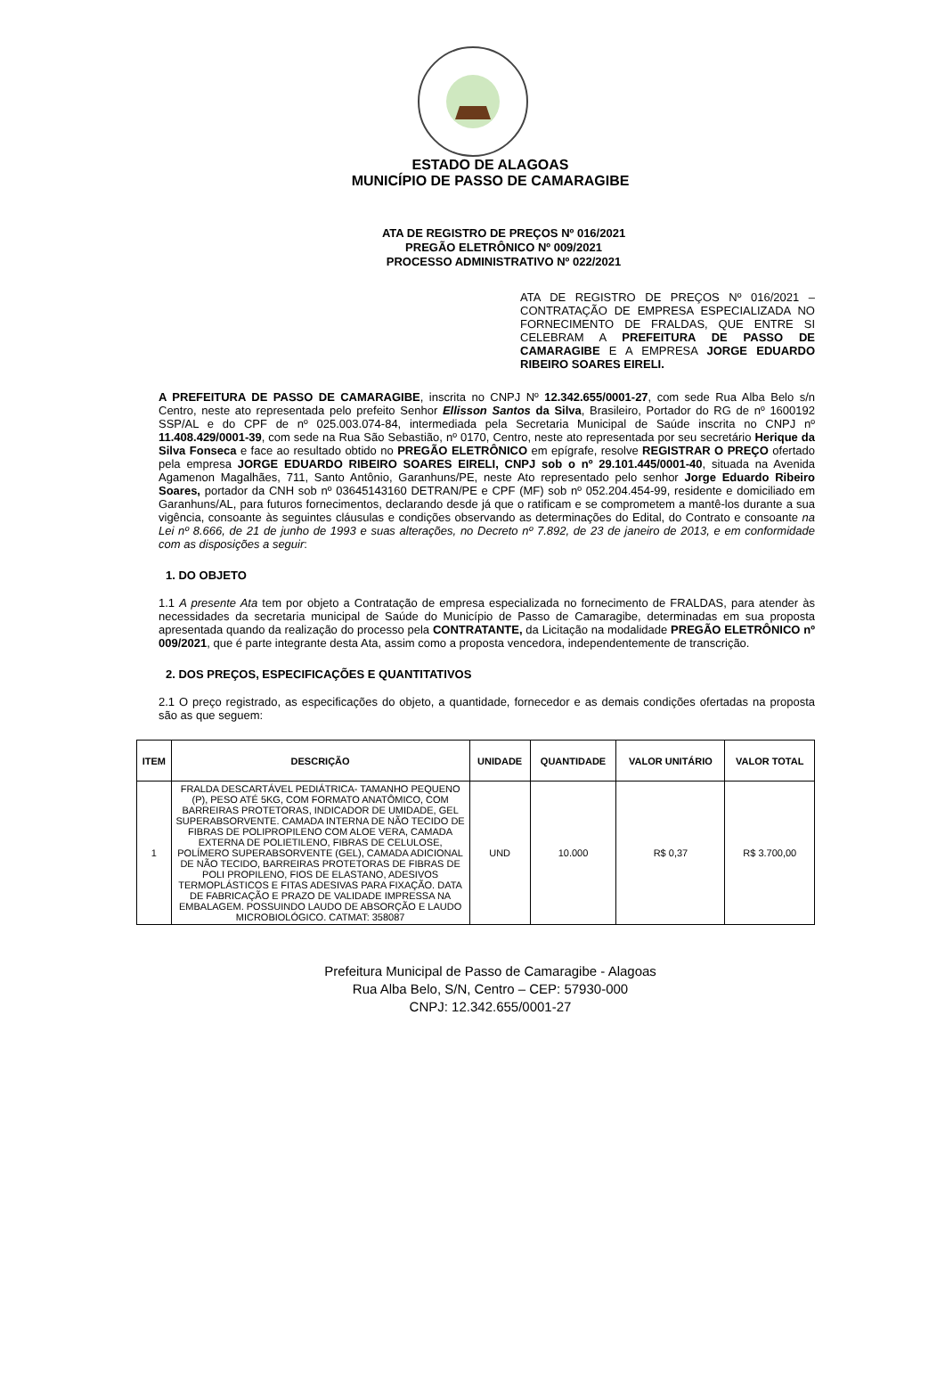ESTADO DE ALAGOAS
MUNICÍPIO DE PASSO DE CAMARAGIBE
ATA DE REGISTRO DE PREÇOS Nº 016/2021
PREGÃO ELETRÔNICO Nº 009/2021
PROCESSO ADMINISTRATIVO Nº 022/2021
ATA DE REGISTRO DE PREÇOS Nº 016/2021 – CONTRATAÇÃO DE EMPRESA ESPECIALIZADA NO FORNECIMENTO DE FRALDAS, QUE ENTRE SI CELEBRAM A PREFEITURA DE PASSO DE CAMARAGIBE E A EMPRESA JORGE EDUARDO RIBEIRO SOARES EIRELI.
A PREFEITURA DE PASSO DE CAMARAGIBE, inscrita no CNPJ Nº 12.342.655/0001-27, com sede Rua Alba Belo s/n Centro, neste ato representada pelo prefeito Senhor Ellisson Santos da Silva, Brasileiro, Portador do RG de nº 1600192 SSP/AL e do CPF de nº 025.003.074-84, intermediada pela Secretaria Municipal de Saúde inscrita no CNPJ nº 11.408.429/0001-39, com sede na Rua São Sebastião, nº 0170, Centro, neste ato representada por seu secretário Herique da Silva Fonseca e face ao resultado obtido no PREGÃO ELETRÔNICO em epígrafe, resolve REGISTRAR O PREÇO ofertado pela empresa JORGE EDUARDO RIBEIRO SOARES EIRELI, CNPJ sob o nº 29.101.445/0001-40, situada na Avenida Agamenon Magalhães, 711, Santo Antônio, Garanhuns/PE, neste Ato representado pelo senhor Jorge Eduardo Ribeiro Soares, portador da CNH sob nº 03645143160 DETRAN/PE e CPF (MF) sob nº 052.204.454-99, residente e domiciliado em Garanhuns/AL, para futuros fornecimentos, declarando desde já que o ratificam e se comprometem a mantê-los durante a sua vigência, consoante às seguintes cláusulas e condições observando as determinações do Edital, do Contrato e consoante na Lei nº 8.666, de 21 de junho de 1993 e suas alterações, no Decreto nº 7.892, de 23 de janeiro de 2013, e em conformidade com as disposições a seguir:
1. DO OBJETO
1.1 A presente Ata tem por objeto a Contratação de empresa especializada no fornecimento de FRALDAS, para atender às necessidades da secretaria municipal de Saúde do Município de Passo de Camaragibe, determinadas em sua proposta apresentada quando da realização do processo pela CONTRATANTE, da Licitação na modalidade PREGÃO ELETRÔNICO nº 009/2021, que é parte integrante desta Ata, assim como a proposta vencedora, independentemente de transcrição.
2. DOS PREÇOS, ESPECIFICAÇÕES E QUANTITATIVOS
2.1 O preço registrado, as especificações do objeto, a quantidade, fornecedor e as demais condições ofertadas na proposta são as que seguem:
| ITEM | DESCRIÇÃO | UNIDADE | QUANTIDADE | VALOR UNITÁRIO | VALOR TOTAL |
| --- | --- | --- | --- | --- | --- |
| 1 | FRALDA DESCARTÁVEL PEDIÁTRICA- TAMANHO PEQUENO (P), PESO ATÉ 5KG, COM FORMATO ANATÔMICO, COM BARREIRAS PROTETORAS, INDICADOR DE UMIDADE, GEL SUPERABSORVENTE. CAMADA INTERNA DE NÃO TECIDO DE FIBRAS DE POLIPROPILENO COM ALOE VERA, CAMADA EXTERNA DE POLIETILENO, FIBRAS DE CELULOSE, POLÍMERO SUPERABSORVENTE (GEL), CAMADA ADICIONAL DE NÃO TECIDO, BARREIRAS PROTETORAS DE FIBRAS DE POLI PROPILENO, FIOS DE ELASTANO, ADESIVOS TERMOPLÁSTICOS E FITAS ADESIVAS PARA FIXAÇÃO. DATA DE FABRICAÇÃO E PRAZO DE VALIDADE IMPRESSA NA EMBALAGEM. POSSUINDO LAUDO DE ABSORÇÃO E LAUDO MICROBIOLÓGICO. CATMAT: 358087 | UND | 10.000 | R$ 0,37 | R$ 3.700,00 |
Prefeitura Municipal de Passo de Camaragibe - Alagoas
Rua Alba Belo, S/N, Centro – CEP: 57930-000
CNPJ: 12.342.655/0001-27